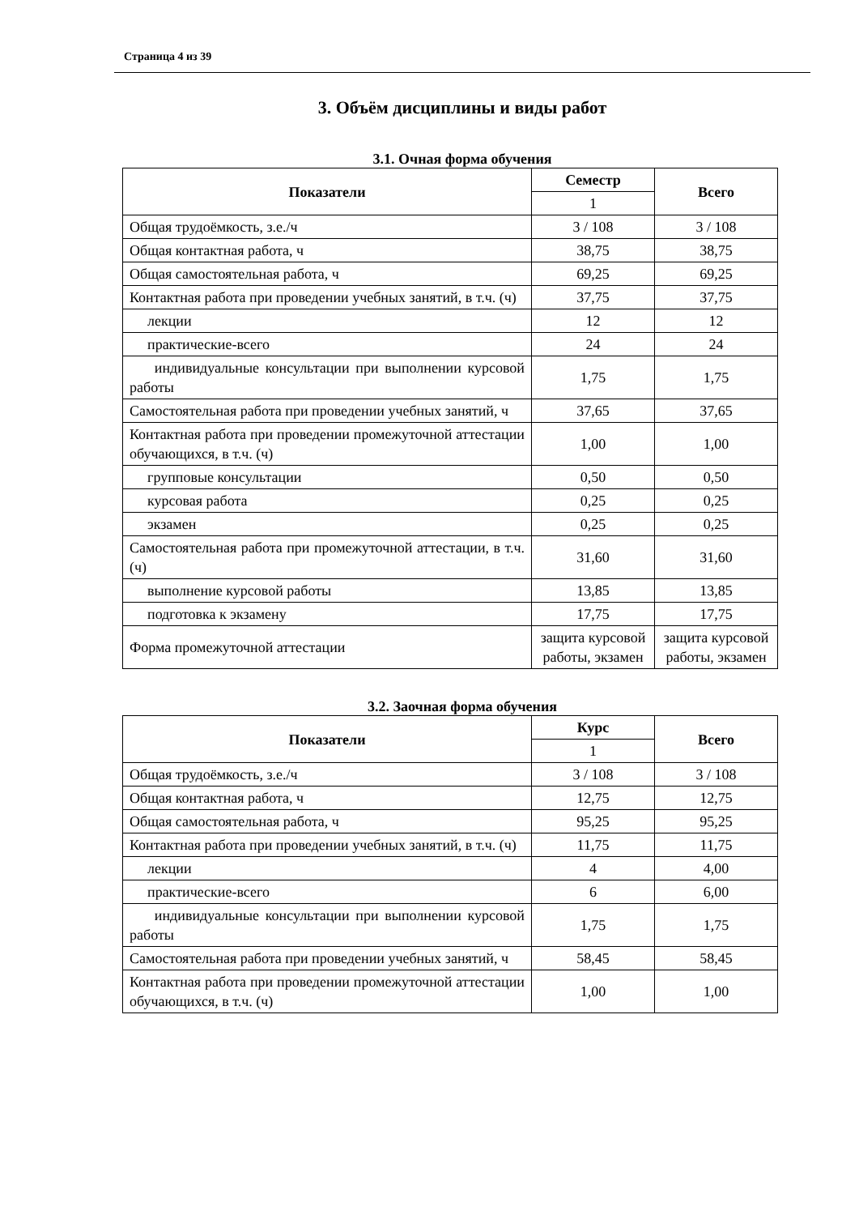Страница 4 из 39
3. Объём дисциплины и виды работ
3.1. Очная форма обучения
| Показатели | Семестр | Всего |
| --- | --- | --- |
| | 1 | |
| Общая трудоёмкость, з.е./ч | 3 / 108 | 3 / 108 |
| Общая контактная работа, ч | 38,75 | 38,75 |
| Общая самостоятельная работа, ч | 69,25 | 69,25 |
| Контактная работа при проведении учебных занятий, в т.ч. (ч) | 37,75 | 37,75 |
| лекции | 12 | 12 |
| практические-всего | 24 | 24 |
| индивидуальные консультации при выполнении курсовой работы | 1,75 | 1,75 |
| Самостоятельная работа при проведении учебных занятий, ч | 37,65 | 37,65 |
| Контактная работа при проведении промежуточной аттестации обучающихся, в т.ч. (ч) | 1,00 | 1,00 |
| групповые консультации | 0,50 | 0,50 |
| курсовая работа | 0,25 | 0,25 |
| экзамен | 0,25 | 0,25 |
| Самостоятельная работа при промежуточной аттестации, в т.ч. (ч) | 31,60 | 31,60 |
| выполнение курсовой работы | 13,85 | 13,85 |
| подготовка к экзамену | 17,75 | 17,75 |
| Форма промежуточной аттестации | защита курсовой работы, экзамен | защита курсовой работы, экзамен |
3.2. Заочная форма обучения
| Показатели | Курс | Всего |
| --- | --- | --- |
| | 1 | |
| Общая трудоёмкость, з.е./ч | 3 / 108 | 3 / 108 |
| Общая контактная работа, ч | 12,75 | 12,75 |
| Общая самостоятельная работа, ч | 95,25 | 95,25 |
| Контактная работа при проведении учебных занятий, в т.ч. (ч) | 11,75 | 11,75 |
| лекции | 4 | 4,00 |
| практические-всего | 6 | 6,00 |
| индивидуальные консультации при выполнении курсовой работы | 1,75 | 1,75 |
| Самостоятельная работа при проведении учебных занятий, ч | 58,45 | 58,45 |
| Контактная работа при проведении промежуточной аттестации обучающихся, в т.ч. (ч) | 1,00 | 1,00 |